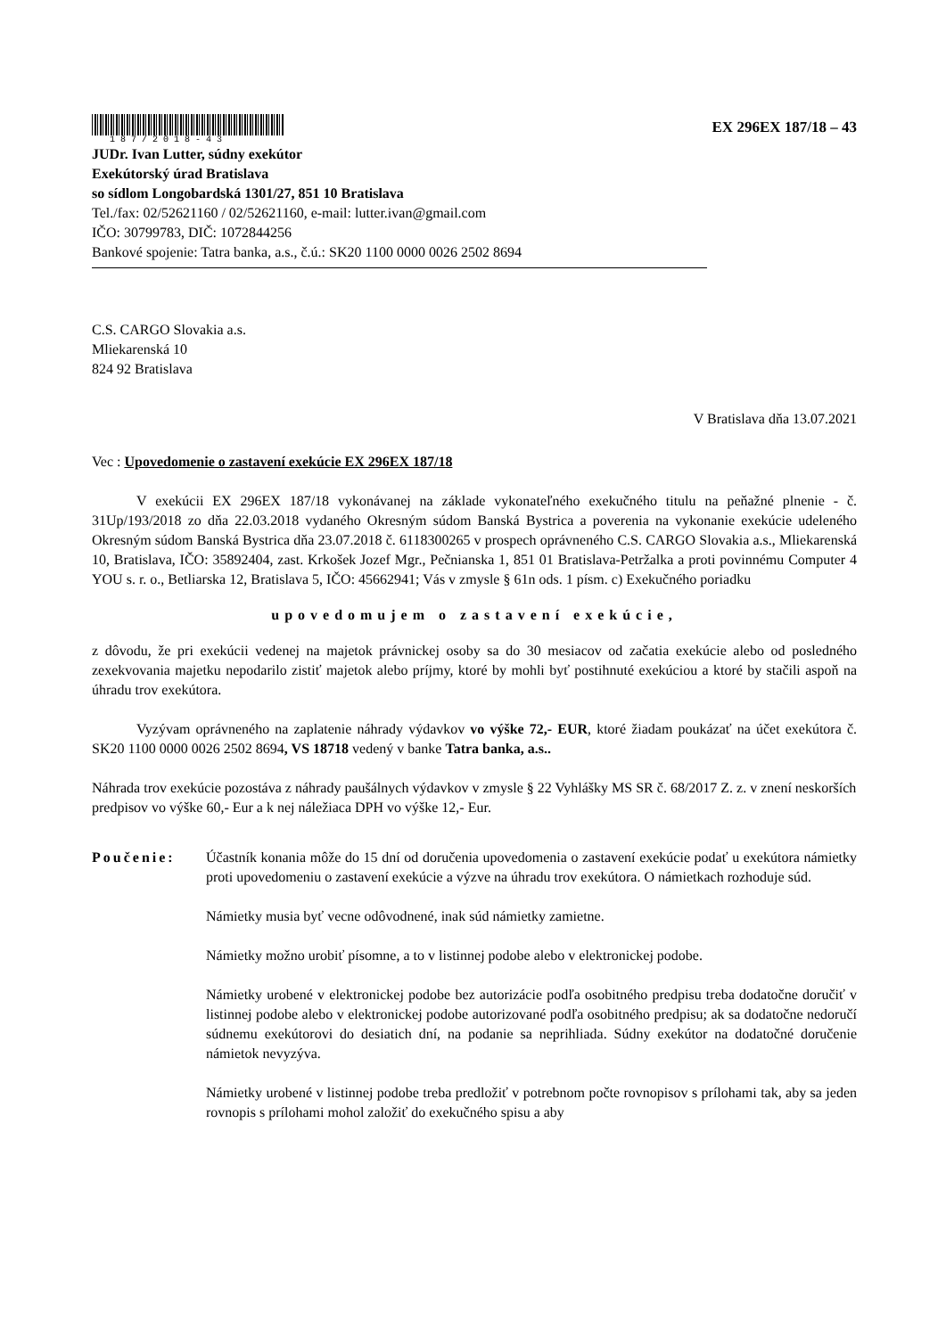187/2018-43
EX 296EX 187/18 – 43
JUDr. Ivan Lutter, súdny exekútor
Exekútorský úrad Bratislava
so sídlom Longobardská 1301/27, 851 10 Bratislava
Tel./fax: 02/52621160 / 02/52621160, e-mail: lutter.ivan@gmail.com
IČO: 30799783, DIČ: 1072844256
Bankové spojenie: Tatra banka, a.s., č.ú.: SK20 1100 0000 0026 2502 8694
C.S. CARGO Slovakia a.s.
Mliekarenská 10
824 92 Bratislava
V Bratislava dňa 13.07.2021
Vec : Upovedomenie o zastavení exekúcie EX 296EX 187/18
V exekúcii EX 296EX 187/18 vykonávanej na základe vykonateľného exekučného titulu na peňažné plnenie - č. 31Up/193/2018 zo dňa 22.03.2018 vydaného Okresným súdom Banská Bystrica a poverenia na vykonanie exekúcie udeleného Okresným súdom Banská Bystrica dňa 23.07.2018 č. 6118300265 v prospech oprávneného C.S. CARGO Slovakia a.s., Mliekarenská 10, Bratislava, IČO: 35892404, zast. Krkošek Jozef Mgr., Pečnianska 1, 851 01 Bratislava-Petržalka a proti povinnému Computer 4 YOU s. r. o., Betliarska 12, Bratislava 5, IČO: 45662941; Vás v zmysle § 61n ods. 1 písm. c) Exekučného poriadku
upovedomujem o zastavení exekúcie,
z dôvodu, že pri exekúcii vedenej na majetok právnickej osoby sa do 30 mesiacov od začatia exekúcie alebo od posledného zexekvovania majetku nepodarilo zistiť majetok alebo príjmy, ktoré by mohli byť postihnuté exekúciou a ktoré by stačili aspoň na úhradu trov exekútora.
Vyzývam oprávneného na zaplatenie náhrady výdavkov vo výške 72,- EUR, ktoré žiadam poukázať na účet exekútora č. SK20 1100 0000 0026 2502 8694, VS 18718 vedený v banke Tatra banka, a.s..
Náhrada trov exekúcie pozostáva z náhrady paušálnych výdavkov v zmysle § 22 Vyhlášky MS SR č. 68/2017 Z. z. v znení neskorších predpisov vo výške 60,- Eur a k nej náležiaca DPH vo výške 12,- Eur.
Poučenie: Účastník konania môže do 15 dní od doručenia upovedomenia o zastavení exekúcie podať u exekútora námietky proti upovedomeniu o zastavení exekúcie a výzve na úhradu trov exekútora. O námietkach rozhoduje súd.
Námietky musia byť vecne odôvodnené, inak súd námietky zamietne.
Námietky možno urobiť písomne, a to v listinnej podobe alebo v elektronickej podobe.
Námietky urobené v elektronickej podobe bez autorizácie podľa osobitného predpisu treba dodatočne doručiť v listinnej podobe alebo v elektronickej podobe autorizované podľa osobitného predpisu; ak sa dodatočne nedoručí súdnemu exekútorovi do desiatich dní, na podanie sa neprihliada. Súdny exekútor na dodatočné doručenie námietok nevyzýva.
Námietky urobené v listinnej podobe treba predložiť v potrebnom počte rovnopisov s prílohami tak, aby sa jeden rovnopis s prílohami mohol založiť do exekučného spisu a aby